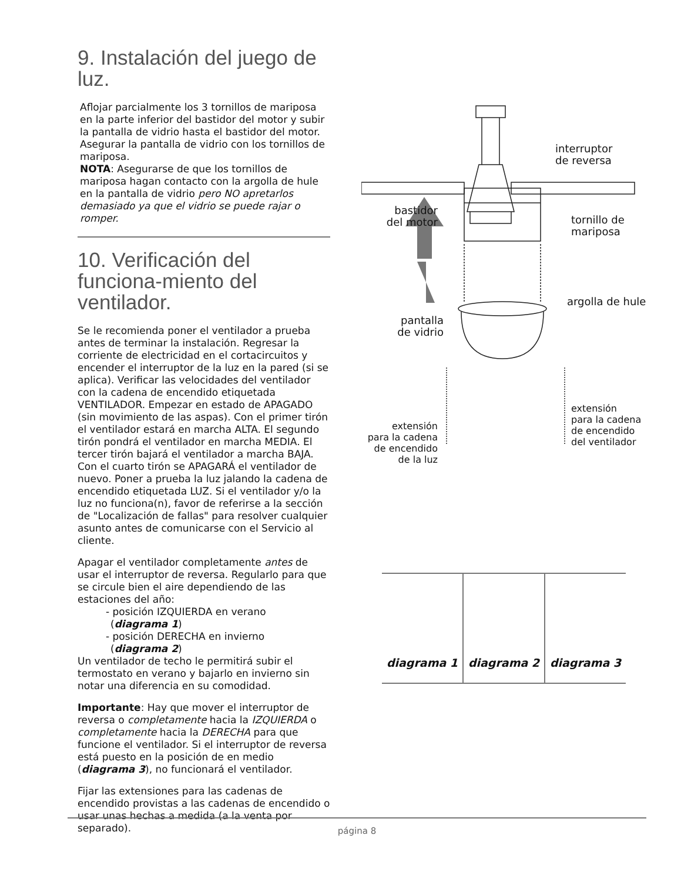9. Instalación del juego de luz.
Aflojar parcialmente los 3 tornillos de mariposa en la parte inferior del bastidor del motor y subir la pantalla de vidrio hasta el bastidor del motor. Asegurar la pantalla de vidrio con los tornillos de mariposa.
NOTA: Asegurarse de que los tornillos de mariposa hagan contacto con la argolla de hule en la pantalla de vidrio pero NO apretarlos demasiado ya que el vidrio se puede rajar o romper.
10. Verificación del funciona-miento del ventilador.
Se le recomienda poner el ventilador a prueba antes de terminar la instalación. Regresar la corriente de electricidad en el cortacircuitos y encender el interruptor de la luz en la pared (si se aplica). Verificar las velocidades del ventilador con la cadena de encendido etiquetada VENTILADOR. Empezar en estado de APAGADO (sin movimiento de las aspas). Con el primer tirón el ventilador estará en marcha ALTA. El segundo tirón pondrá el ventilador en marcha MEDIA. El tercer tirón bajará el ventilador a marcha BAJA. Con el cuarto tirón se APAGARÁ el ventilador de nuevo. Poner a prueba la luz jalando la cadena de encendido etiquetada LUZ. Si el ventilador y/o la luz no funciona(n), favor de referirse a la sección de "Localización de fallas" para resolver cualquier asunto antes de comunicarse con el Servicio al cliente.
Apagar el ventilador completamente antes de usar el interruptor de reversa. Regularlo para que se circule bien el aire dependiendo de las estaciones del año:
- posición IZQUIERDA en verano
(diagrama 1)
- posición DERECHA en invierno
(diagrama 2)
Un ventilador de techo le permitirá subir el termostato en verano y bajarlo en invierno sin notar una diferencia en su comodidad.
Importante: Hay que mover el interruptor de reversa o completamente hacia la IZQUIERDA o completamente hacia la DERECHA para que funcione el ventilador. Si el interruptor de reversa está puesto en la posición de en medio (diagrama 3), no funcionará el ventilador.
Fijar las extensiones para las cadenas de encendido provistas a las cadenas de encendido o usar unas hechas a medida (a la venta por separado).
interruptor
de reversa
bastidor
del motor
tornillo de
mariposa
argolla de hule
pantalla
de vidrio
extensión
para la cadena
de encendido
de la luz
extensión
para la cadena
de encendido
del ventilador
diagrama 1 diagrama 2 diagrama 3
página 8